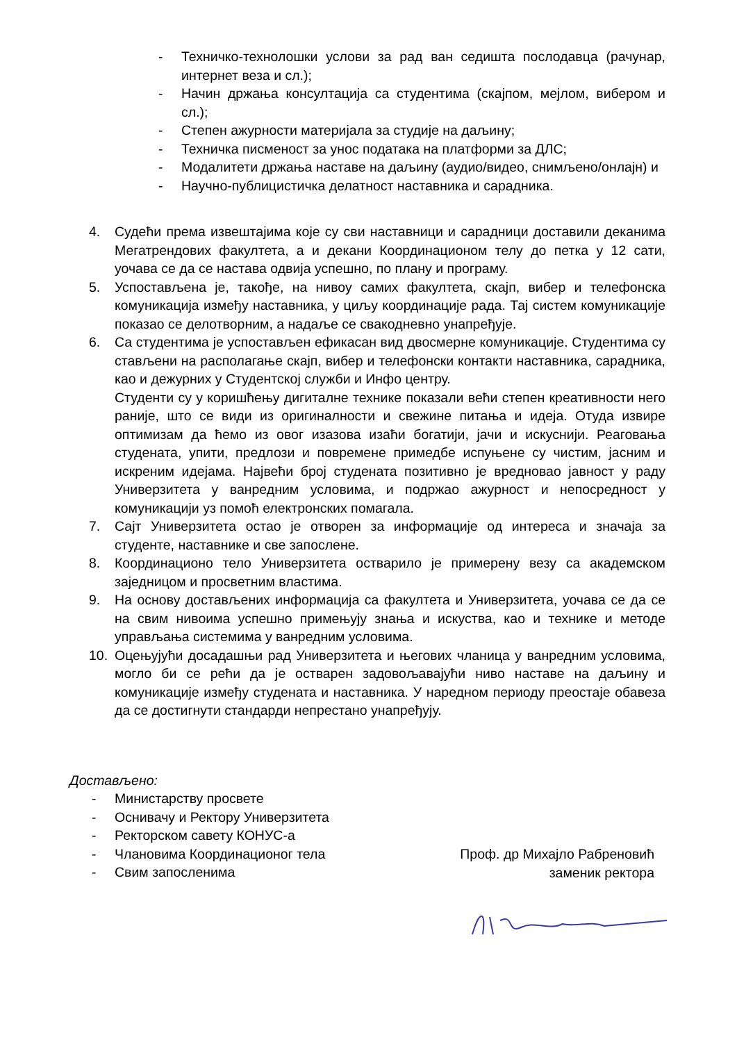- Техничко-технолошки услови за рад ван седишта послодавца (рачунар, интернет веза и сл.);
- Начин држања консултација са студентима (скајпом, мејлом, вибером и сл.);
- Степен ажурности материјала за студије на даљину;
- Техничка писменост за унос података на платформи за ДЛС;
- Модалитети држања наставе на даљину (аудио/видео, снимљено/онлајн) и
- Научно-публицистичка делатност наставника и сарадника.
4. Судећи према извештајима које су сви наставници и сарадници доставили деканима Мегатрендових факултета, а и декани Координационом телу до петка у 12 сати, уочава се да се настава одвија успешно, по плану и програму.
5. Успостављена је, такође, на нивоу самих факултета, скајп, вибер и телефонска комуникација између наставника, у циљу координације рада. Тај систем комуникације показао се делотворним, а надаље се свакодневно унапређује.
6. Са студентима је успостављен ефикасан вид двосмерне комуникације. Студентима су стављени на располагање скајп, вибер и телефонски контакти наставника, сарадника, као и дежурних у Студентској служби и Инфо центру.
Студенти су у коришћењу дигиталне технике показали већи степен креативности него раније, што се види из оригиналности и свежине питања и идеја. Отуда извире оптимизам да ћемо из овог изазова изаћи богатији, јачи и искуснији. Реаговања студената, упити, предлози и повремене примедбе испуњене су чистим, јасним и искреним идејама. Највећи број студената позитивно је вредновао јавност у раду Универзитета у ванредним условима, и подржао ажурност и непосредност у комуникацији уз помоћ електронских помагала.
7. Сајт Универзитета остао је отворен за информације од интереса и значаја за студенте, наставнике и све запослене.
8. Координационо тело Универзитета остварило је примерену везу са академском заједницом и просветним властима.
9. На основу достављених информација са факултета и Универзитета, уочава се да се на свим нивоима успешно примењују знања и искуства, као и технике и методе управљања системима у ванредним условима.
10. Оцењујући досадашњи рад Универзитета и његових чланица у ванредним условима, могло би се рећи да је остварен задовољавајући ниво наставе на даљину и комуникације између студената и наставника. У наредном периоду преостаје обавеза да се достигнути стандарди непрестано унапређују.
Достављено:
- Министарству просвете
- Оснивачу и Ректору Универзитета
- Ректорском савету КОНУС-а
- Члановима Координационог тела
- Свим запосленима
Проф. др Михајло Рабреновић
заменик ректора